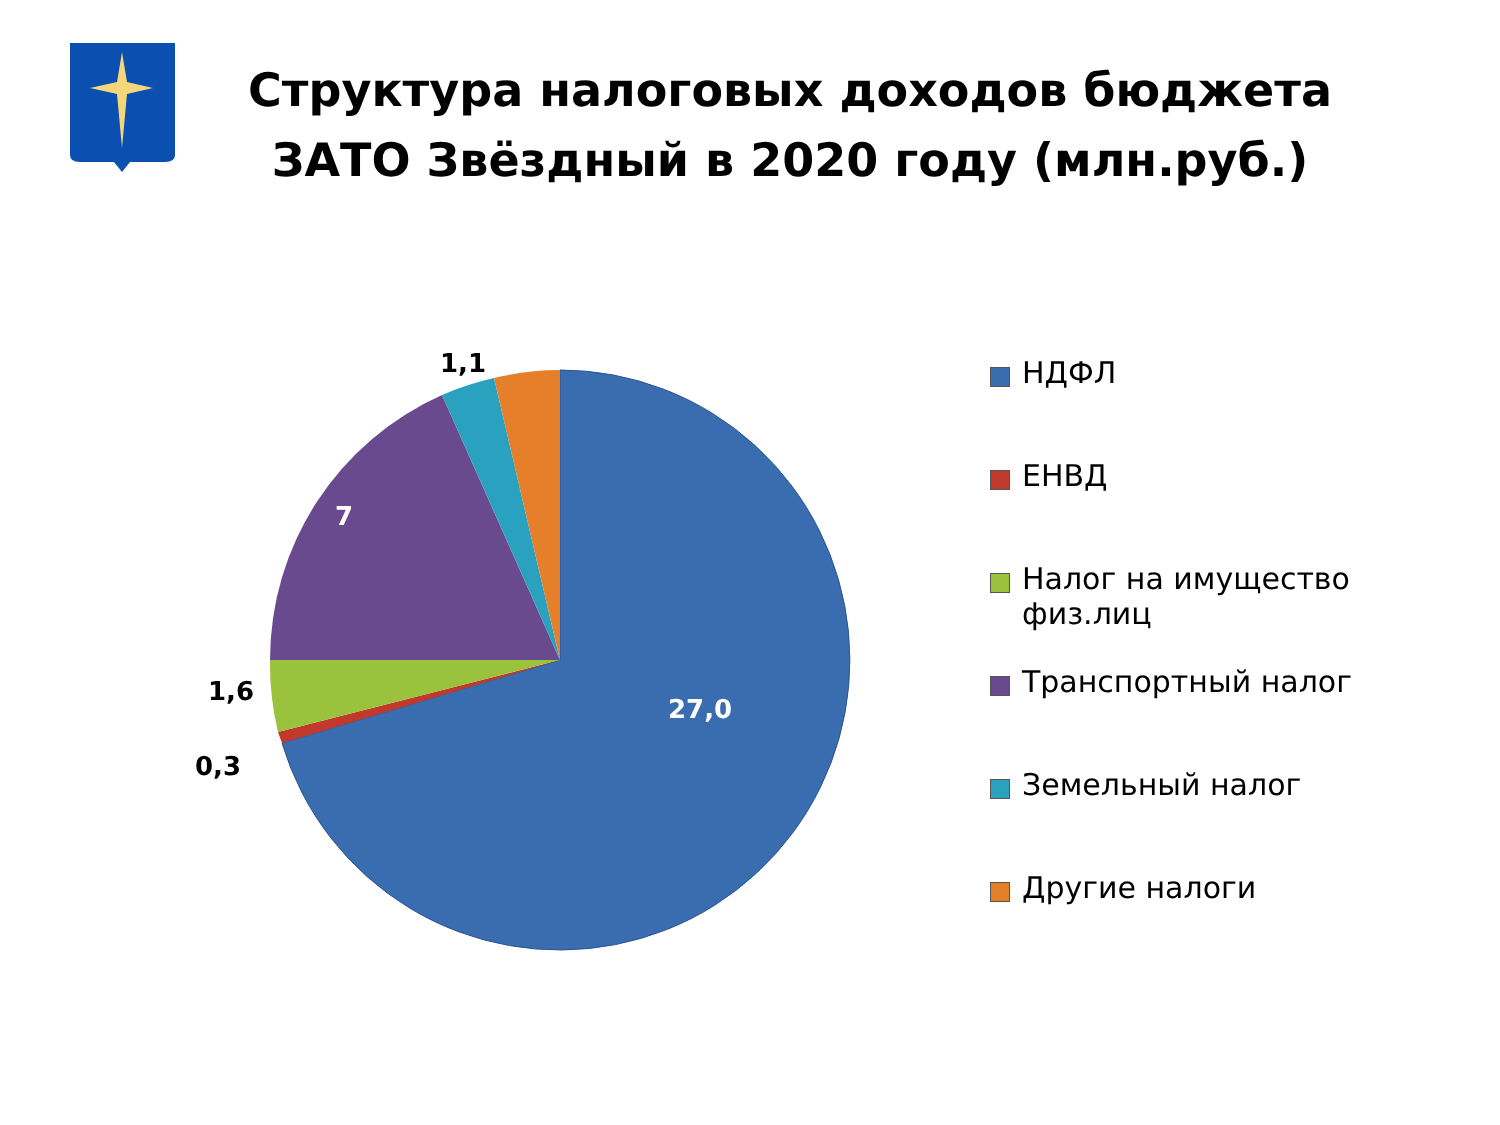27,0
7
1,1
1,6
0,3
Структура налоговых доходов бюджета
ЗАТО Звёздный в 2020 году (млн.руб.)
НДФЛ
ЕНВД
Налог на имущество
физ.лиц
Транспортный налог
Земельный налог
Другие налоги